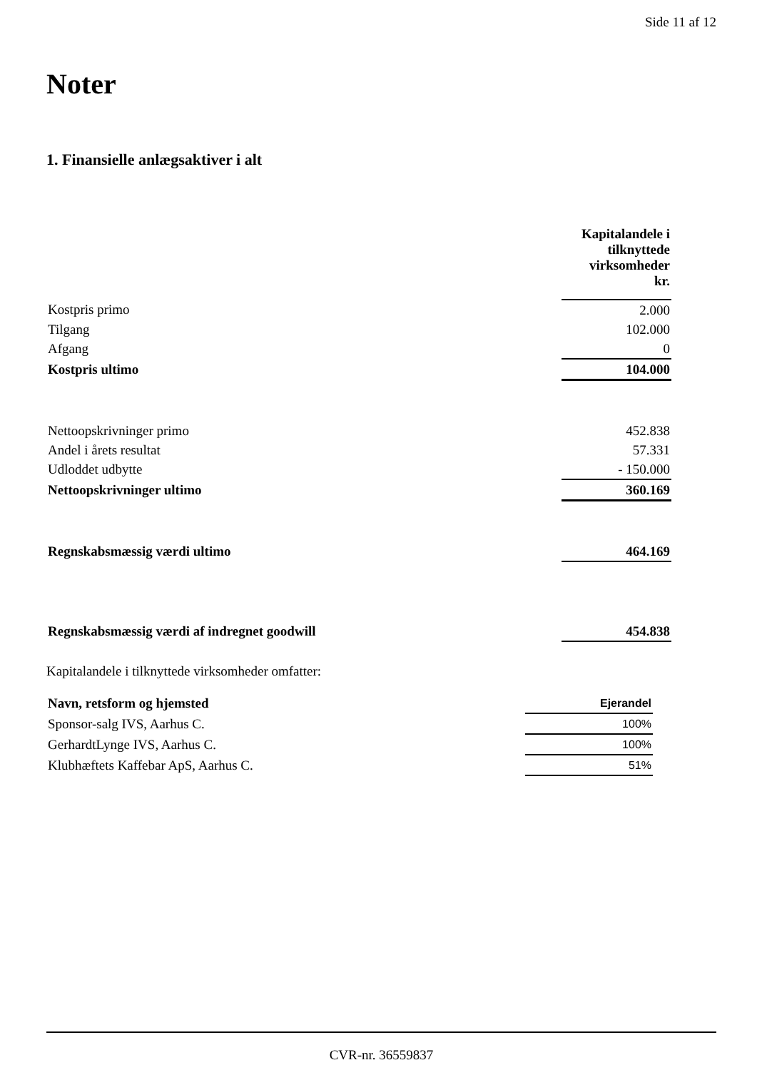Side 11 af 12
Noter
1. Finansielle anlægsaktiver i alt
| | Kapitalandele i tilknyttede virksomheder kr. |
| Kostpris primo | 2.000 |
| Tilgang | 102.000 |
| Afgang | 0 |
| Kostpris ultimo | 104.000 |
| Nettoopskrivninger primo | 452.838 |
| Andel i årets resultat | 57.331 |
| Udloddet udbytte | - 150.000 |
| Nettoopskrivninger ultimo | 360.169 |
| Regnskabsmæssig værdi ultimo | 464.169 |
| Regnskabsmæssig værdi af indregnet goodwill | 454.838 |
Kapitalandele i tilknyttede virksomheder omfatter:
| Navn, retsform og hjemsted | Ejerandel |
| Sponsor-salg IVS, Aarhus C. | 100% |
| GerhardtLynge IVS, Aarhus C. | 100% |
| Klubhæftets Kaffebar ApS, Aarhus C. | 51% |
CVR-nr. 36559837